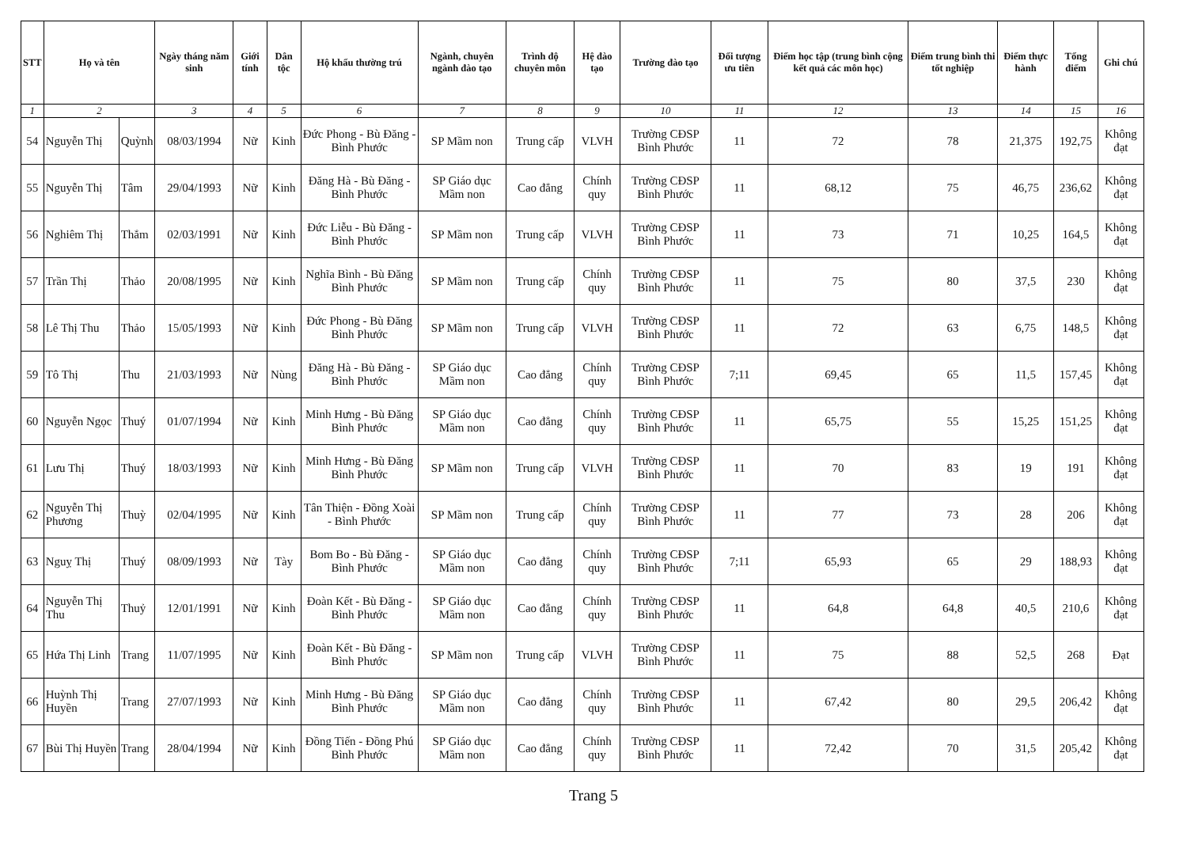| STT | Họ và tên | | Ngày tháng năm sinh | Giới tính | Dân tộc | Hộ khẩu thường trú | Ngành, chuyên ngành đào tạo | Trình độ chuyên môn | Hệ đào tạo | Trường đào tạo | Đối tượng ưu tiên | Điểm học tập (trung bình cộng kết quả các môn học) | Điểm trung bình thi tốt nghiệp | Điểm thực hành | Tổng điểm | Ghi chú |
| --- | --- | --- | --- | --- | --- | --- | --- | --- | --- | --- | --- | --- | --- | --- | --- | --- |
| 1 | 2 | | 3 | 4 | 5 | 6 | 7 | 8 | 9 | 10 | 11 | 12 | 13 | 14 | 15 | 16 |
| 54 | Nguyễn Thị | Quỳnh | 08/03/1994 | Nữ | Kinh | Đức Phong - Bù Đăng - Bình Phước | SP Mầm non | Trung cấp | VLVH | Trường CĐSP Bình Phước | 11 | 72 | 78 | 21,375 | 192,75 | Không đạt |
| 55 | Nguyễn Thị | Tâm | 29/04/1993 | Nữ | Kinh | Đăng Hà - Bù Đăng - Bình Phước | SP Giáo dục Mầm non | Cao đẳng | Chính quy | Trường CĐSP Bình Phước | 11 | 68,12 | 75 | 46,75 | 236,62 | Không đạt |
| 56 | Nghiêm Thị | Thắm | 02/03/1991 | Nữ | Kinh | Đức Liễu - Bù Đăng - Bình Phước | SP Mầm non | Trung cấp | VLVH | Trường CĐSP Bình Phước | 11 | 73 | 71 | 10,25 | 164,5 | Không đạt |
| 57 | Trần Thị | Thảo | 20/08/1995 | Nữ | Kinh | Nghĩa Bình - Bù Đăng Bình Phước | SP Mầm non | Trung cấp | Chính quy | Trường CĐSP Bình Phước | 11 | 75 | 80 | 37,5 | 230 | Không đạt |
| 58 | Lê Thị Thu | Thảo | 15/05/1993 | Nữ | Kinh | Đức Phong - Bù Đăng Bình Phước | SP Mầm non | Trung cấp | VLVH | Trường CĐSP Bình Phước | 11 | 72 | 63 | 6,75 | 148,5 | Không đạt |
| 59 | Tô Thị | Thu | 21/03/1993 | Nữ | Nùng | Đăng Hà - Bù Đăng - Bình Phước | SP Giáo dục Mầm non | Cao đẳng | Chính quy | Trường CĐSP Bình Phước | 7;11 | 69,45 | 65 | 11,5 | 157,45 | Không đạt |
| 60 | Nguyễn Ngọc | Thuý | 01/07/1994 | Nữ | Kinh | Minh Hưng - Bù Đăng Bình Phước | SP Giáo dục Mầm non | Cao đẳng | Chính quy | Trường CĐSP Bình Phước | 11 | 65,75 | 55 | 15,25 | 151,25 | Không đạt |
| 61 | Lưu Thị | Thuý | 18/03/1993 | Nữ | Kinh | Minh Hưng - Bù Đăng Bình Phước | SP Mầm non | Trung cấp | VLVH | Trường CĐSP Bình Phước | 11 | 70 | 83 | 19 | 191 | Không đạt |
| 62 | Nguyễn Thị Phương | Thuỳ | 02/04/1995 | Nữ | Kinh | Tân Thiện - Đồng Xoài - Bình Phước | SP Mầm non | Trung cấp | Chính quy | Trường CĐSP Bình Phước | 11 | 77 | 73 | 28 | 206 | Không đạt |
| 63 | Nguỵ Thị | Thuý | 08/09/1993 | Nữ | Tày | Bom Bo - Bù Đăng - Bình Phước | SP Giáo dục Mầm non | Cao đẳng | Chính quy | Trường CĐSP Bình Phước | 7;11 | 65,93 | 65 | 29 | 188,93 | Không đạt |
| 64 | Nguyễn Thị Thu | Thuỷ | 12/01/1991 | Nữ | Kinh | Đoàn Kết - Bù Đăng - Bình Phước | SP Giáo dục Mầm non | Cao đẳng | Chính quy | Trường CĐSP Bình Phước | 11 | 64,8 | 64,8 | 40,5 | 210,6 | Không đạt |
| 65 | Hứa Thị Linh | Trang | 11/07/1995 | Nữ | Kinh | Đoàn Kết - Bù Đăng - Bình Phước | SP Mầm non | Trung cấp | VLVH | Trường CĐSP Bình Phước | 11 | 75 | 88 | 52,5 | 268 | Đạt |
| 66 | Huỳnh Thị Huyền | Trang | 27/07/1993 | Nữ | Kinh | Minh Hưng - Bù Đăng Bình Phước | SP Giáo dục Mầm non | Cao đẳng | Chính quy | Trường CĐSP Bình Phước | 11 | 67,42 | 80 | 29,5 | 206,42 | Không đạt |
| 67 | Bùi Thị Huyền | Trang | 28/04/1994 | Nữ | Kinh | Đồng Tiến - Đồng Phú Bình Phước | SP Giáo dục Mầm non | Cao đẳng | Chính quy | Trường CĐSP Bình Phước | 11 | 72,42 | 70 | 31,5 | 205,42 | Không đạt |
Trang 5